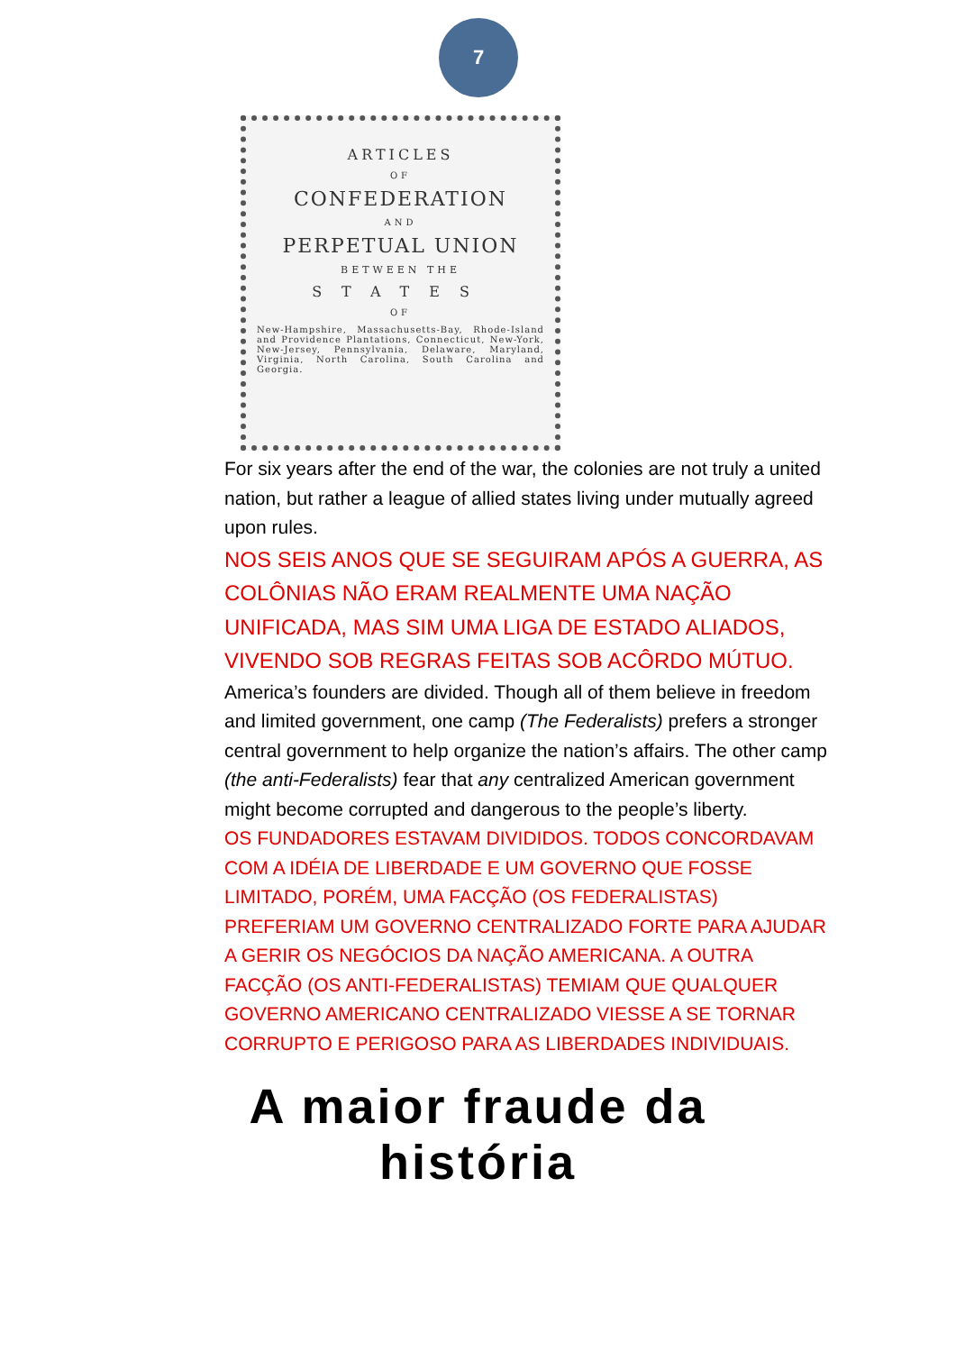7
ARTICLES
OF
CONFEDERATION
AND
PERPETUAL UNION
BETWEEN THE
STATES
OF
New-Hampshire, Massachusetts-Bay, Rhode-Island and Providence Plantations, Connecticut, New-York, New-Jersey, Pennsylvania, Delaware, Maryland, Virginia, North Carolina, South Carolina and Georgia.
For six years after the end of the war, the colonies are not truly a united nation, but rather a league of allied states living under mutually agreed upon rules.
NOS SEIS ANOS QUE SE SEGUIRAM APÓS A GUERRA, AS COLÔNIAS NÃO ERAM REALMENTE UMA NAÇÃO UNIFICADA, MAS SIM UMA LIGA DE ESTADO ALIADOS, VIVENDO SOB REGRAS FEITAS SOB ACÔRDO MÚTUO.
America’s founders are divided. Though all of them believe in freedom and limited government, one camp (The Federalists) prefers a stronger central government to help organize the nation’s affairs. The other camp (the anti-Federalists) fear that any centralized American government might become corrupted and dangerous to the people’s liberty.
OS FUNDADORES ESTAVAM DIVIDIDOS. TODOS CONCORDAVAM COM A IDÉIA DE LIBERDADE E UM GOVERNO QUE FOSSE LIMITADO, PORÉM, UMA FACÇÃO (OS FEDERALISTAS) PREFERIAM UM GOVERNO CENTRALIZADO FORTE PARA AJUDAR A GERIR OS NEGÓCIOS DA NAÇÃO AMERICANA. A OUTRA FACÇÃO (OS ANTI-FEDERALISTAS) TEMIAM QUE QUALQUER GOVERNO AMERICANO CENTRALIZADO VIESSE A SE TORNAR CORRUPTO E PERIGOSO PARA AS LIBERDADES INDIVIDUAIS.
A maior fraude da
história